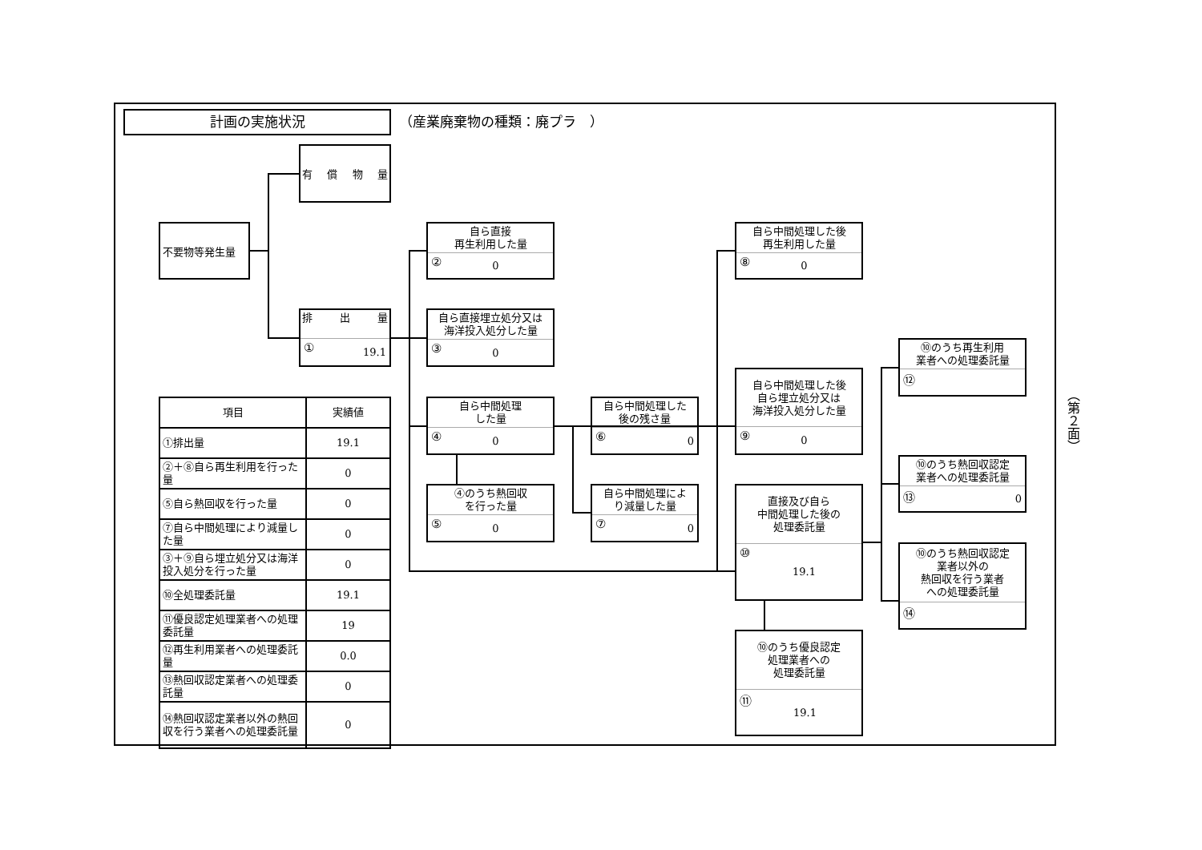計画の実施状況
（産業廃棄物の種類：廃プラ　）
有 償 物 量
不要物等発生量
排 出 量
① 19.1
自ら直接
再生利用した量
② 0
自ら中間処理した後
再生利用した量
⑧ 0
自ら直接埋立処分又は
海洋投入処分した量
③ 0
⑩のうち再生利用
業者への処理委託量
⑫
自ら中間処理した後
自ら埋立処分又は
海洋投入処分した量
⑨ 0
自ら中間処理
した量
④ 0
自ら中間処理した
後の残さ量
⑥ 0
（第２面）
| 項目 | 実績値 |
| --- | --- |
| ①排出量 | 19.1 |
| ②＋⑧自ら再生利用を行った量 | 0 |
| ⑤自ら熱回収を行った量 | 0 |
| ⑦自ら中間処理により減量した量 | 0 |
| ③＋⑨自ら埋立処分又は海洋投入処分を行った量 | 0 |
| ⑩全処理委託量 | 19.1 |
| ⑪優良認定処理業者への処理委託量 | 19 |
| ⑫再生利用業者への処理委託量 | 0.0 |
| ⑬熱回収認定業者への処理委託量 | 0 |
| ⑭熱回収認定業者以外の熱回収を行う業者への処理委託量 | 0 |
⑩のうち熱回収認定
業者への処理委託量
⑬ 0
④のうち熱回収
を行った量
⑤ 0
自ら中間処理によ
り減量した量
⑦ 0
直接及び自ら
中間処理した後の
処理委託量
⑩ 19.1
⑩のうち熱回収認定
業者以外の
熱回収を行う業者
への処理委託量
⑭
⑩のうち優良認定
処理業者への
処理委託量
⑪ 19.1